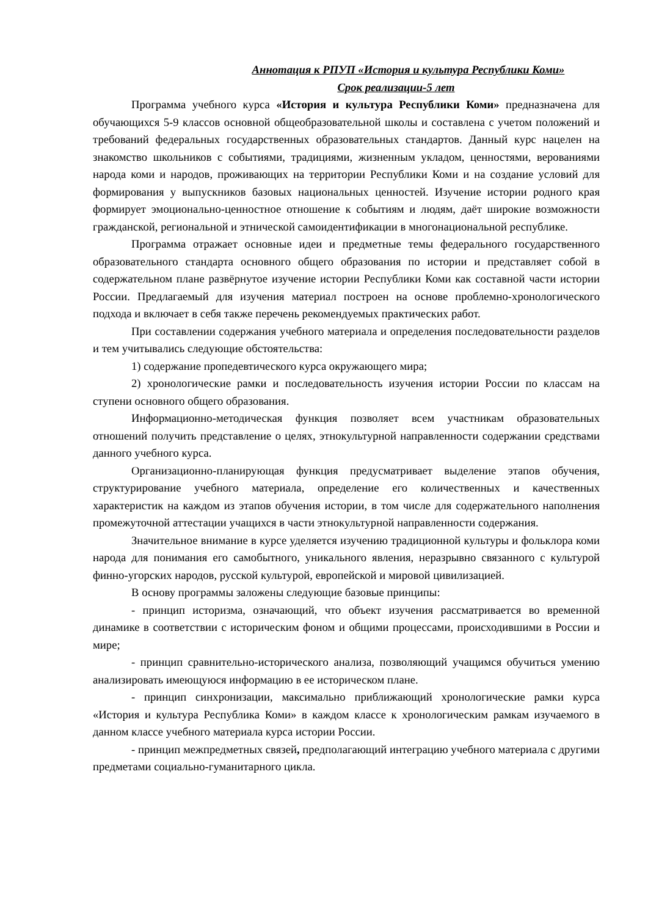Аннотация к РПУП «История и культура Республики Коми»
Срок реализации-5 лет
Программа учебного курса «История и культура Республики Коми» предназначена для обучающихся 5-9 классов основной общеобразовательной школы и составлена с учетом положений и требований федеральных государственных образовательных стандартов. Данный курс нацелен на знакомство школьников с событиями, традициями, жизненным укладом, ценностями, верованиями народа коми и народов, проживающих на территории Республики Коми и на создание условий для формирования у выпускников базовых национальных ценностей. Изучение истории родного края формирует эмоционально-ценностное отношение к событиям и людям, даёт широкие возможности гражданской, региональной и этнической самоидентификации в многонациональной республике.
Программа отражает основные идеи и предметные темы федерального государственного образовательного стандарта основного общего образования по истории и представляет собой в содержательном плане развёрнутое изучение истории Республики Коми как составной части истории России. Предлагаемый для изучения материал построен на основе проблемно-хронологического подхода и включает в себя также перечень рекомендуемых практических работ.
При составлении содержания учебного материала и определения последовательности разделов и тем учитывались следующие обстоятельства:
1) содержание пропедевтического курса окружающего мира;
2) хронологические рамки и последовательность изучения истории России по классам на ступени основного общего образования.
Информационно-методическая функция позволяет всем участникам образовательных отношений получить представление о целях, этнокультурной направленности содержании средствами данного учебного курса.
Организационно-планирующая функция предусматривает выделение этапов обучения, структурирование учебного материала, определение его количественных и качественных характеристик на каждом из этапов обучения истории, в том числе для содержательного наполнения промежуточной аттестации учащихся в части этнокультурной направленности содержания.
Значительное внимание в курсе уделяется изучению традиционной культуры и фольклора коми народа для понимания его самобытного, уникального явления, неразрывно связанного с культурой финно-угорских народов, русской культурой, европейской и мировой цивилизацией.
В основу программы заложены следующие базовые принципы:
- принцип историзма, означающий, что объект изучения рассматривается во временной динамике в соответствии с историческим фоном и общими процессами, происходившими в России и мире;
- принцип сравнительно-исторического анализа, позволяющий учащимся обучиться умению анализировать имеющуюся информацию в ее историческом плане.
- принцип синхронизации, максимально приближающий хронологические рамки курса «История и культура Республика Коми» в каждом классе к хронологическим рамкам изучаемого в данном классе учебного материала курса истории России.
- принцип межпредметных связей, предполагающий интеграцию учебного материала с другими предметами социально-гуманитарного цикла.